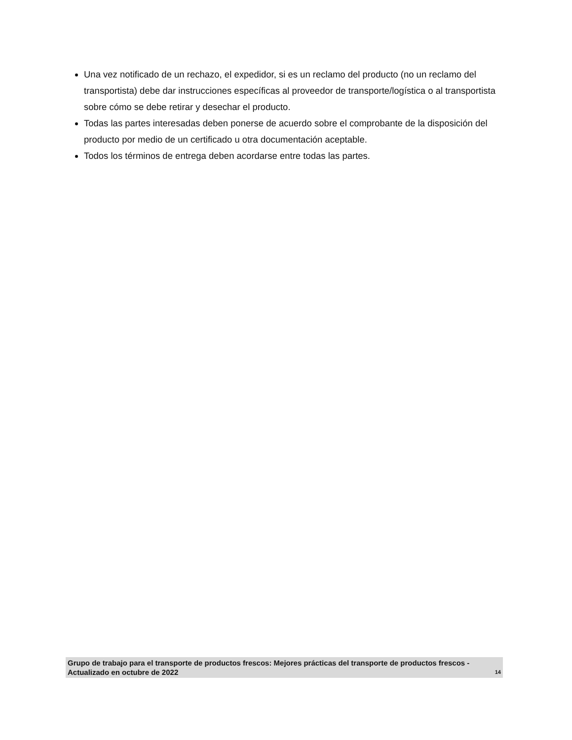Una vez notificado de un rechazo, el expedidor, si es un reclamo del producto (no un reclamo del transportista) debe dar instrucciones específicas al proveedor de transporte/logística o al transportista sobre cómo se debe retirar y desechar el producto.
Todas las partes interesadas deben ponerse de acuerdo sobre el comprobante de la disposición del producto por medio de un certificado u otra documentación aceptable.
Todos los términos de entrega deben acordarse entre todas las partes.
Grupo de trabajo para el transporte de productos frescos: Mejores prácticas del transporte de productos frescos - Actualizado en octubre de 2022 14